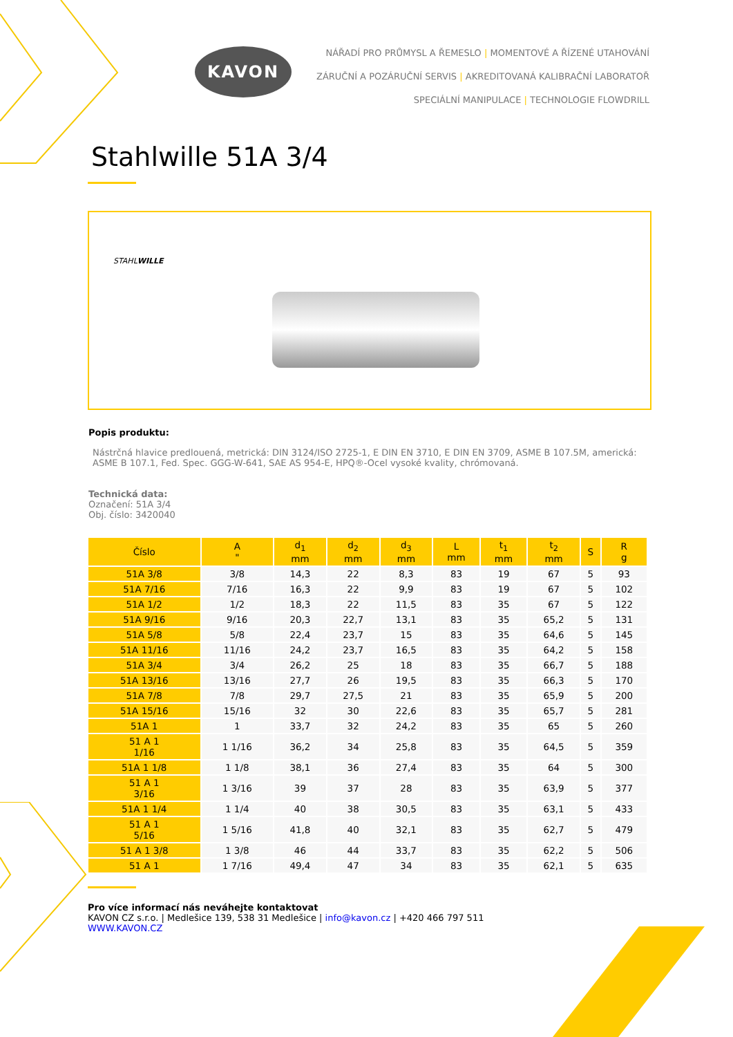KAVON
NÁŘADÍ PRO PRŮMYSL A ŘEMESLO | MOMENTOVÉ A ŘÍZENÉ UTAHOVÁNÍ
ZÁRUČNÍ A POZÁRUČNÍ SERVIS | AKREDITOVANÁ KALIBRAČNÍ LABORATOŘ
SPECIÁLNÍ MANIPULACE | TECHNOLOGIE FLOWDRILL
Stahlwille 51A 3/4
STAHLWILLE
Popis produktu:
Nástrčná hlavice predlouená, metrická: DIN 3124/ISO 2725-1, E DIN EN 3710, E DIN EN 3709, ASME B 107.5M, americká: ASME B 107.1, Fed. Spec. GGG-W-641, SAE AS 954-E, HPQ®-Ocel vysoké kvality, chrómovaná.
Technická data:
Označení: 51A 3/4
Obj. číslo: 3420040
| Číslo | A " | d<sub>1</sub> mm | d<sub>2</sub> mm | d<sub>3</sub> mm | L mm | t<sub>1</sub> mm | t<sub>2</sub> mm | S | R g |
| --- | --- | --- | --- | --- | --- | --- | --- | --- | --- |
| 51A 3/8 | 3/8 | 14,3 | 22 | 8,3 | 83 | 19 | 67 | 5 | 93 |
| 51A 7/16 | 7/16 | 16,3 | 22 | 9,9 | 83 | 19 | 67 | 5 | 102 |
| 51A 1/2 | 1/2 | 18,3 | 22 | 11,5 | 83 | 35 | 67 | 5 | 122 |
| 51A 9/16 | 9/16 | 20,3 | 22,7 | 13,1 | 83 | 35 | 65,2 | 5 | 131 |
| 51A 5/8 | 5/8 | 22,4 | 23,7 | 15 | 83 | 35 | 64,6 | 5 | 145 |
| 51A 11/16 | 11/16 | 24,2 | 23,7 | 16,5 | 83 | 35 | 64,2 | 5 | 158 |
| 51A 3/4 | 3/4 | 26,2 | 25 | 18 | 83 | 35 | 66,7 | 5 | 188 |
| 51A 13/16 | 13/16 | 27,7 | 26 | 19,5 | 83 | 35 | 66,3 | 5 | 170 |
| 51A 7/8 | 7/8 | 29,7 | 27,5 | 21 | 83 | 35 | 65,9 | 5 | 200 |
| 51A 15/16 | 15/16 | 32 | 30 | 22,6 | 83 | 35 | 65,7 | 5 | 281 |
| 51A 1 | 1 | 33,7 | 32 | 24,2 | 83 | 35 | 65 | 5 | 260 |
| 51 A 1 1/16 | 1 1/16 | 36,2 | 34 | 25,8 | 83 | 35 | 64,5 | 5 | 359 |
| 51A 1 1/8 | 1 1/8 | 38,1 | 36 | 27,4 | 83 | 35 | 64 | 5 | 300 |
| 51 A 1 3/16 | 1 3/16 | 39 | 37 | 28 | 83 | 35 | 63,9 | 5 | 377 |
| 51A 1 1/4 | 1 1/4 | 40 | 38 | 30,5 | 83 | 35 | 63,1 | 5 | 433 |
| 51 A 1 5/16 | 1 5/16 | 41,8 | 40 | 32,1 | 83 | 35 | 62,7 | 5 | 479 |
| 51 A 1 3/8 | 1 3/8 | 46 | 44 | 33,7 | 83 | 35 | 62,2 | 5 | 506 |
| 51 A 1 | 1 7/16 | 49,4 | 47 | 34 | 83 | 35 | 62,1 | 5 | 635 |
Pro více informací nás neváhejte kontaktovat
KAVON CZ s.r.o. | Medlešice 139, 538 31 Medlešice | info@kavon.cz | +420 466 797 511
WWW.KAVON.CZ